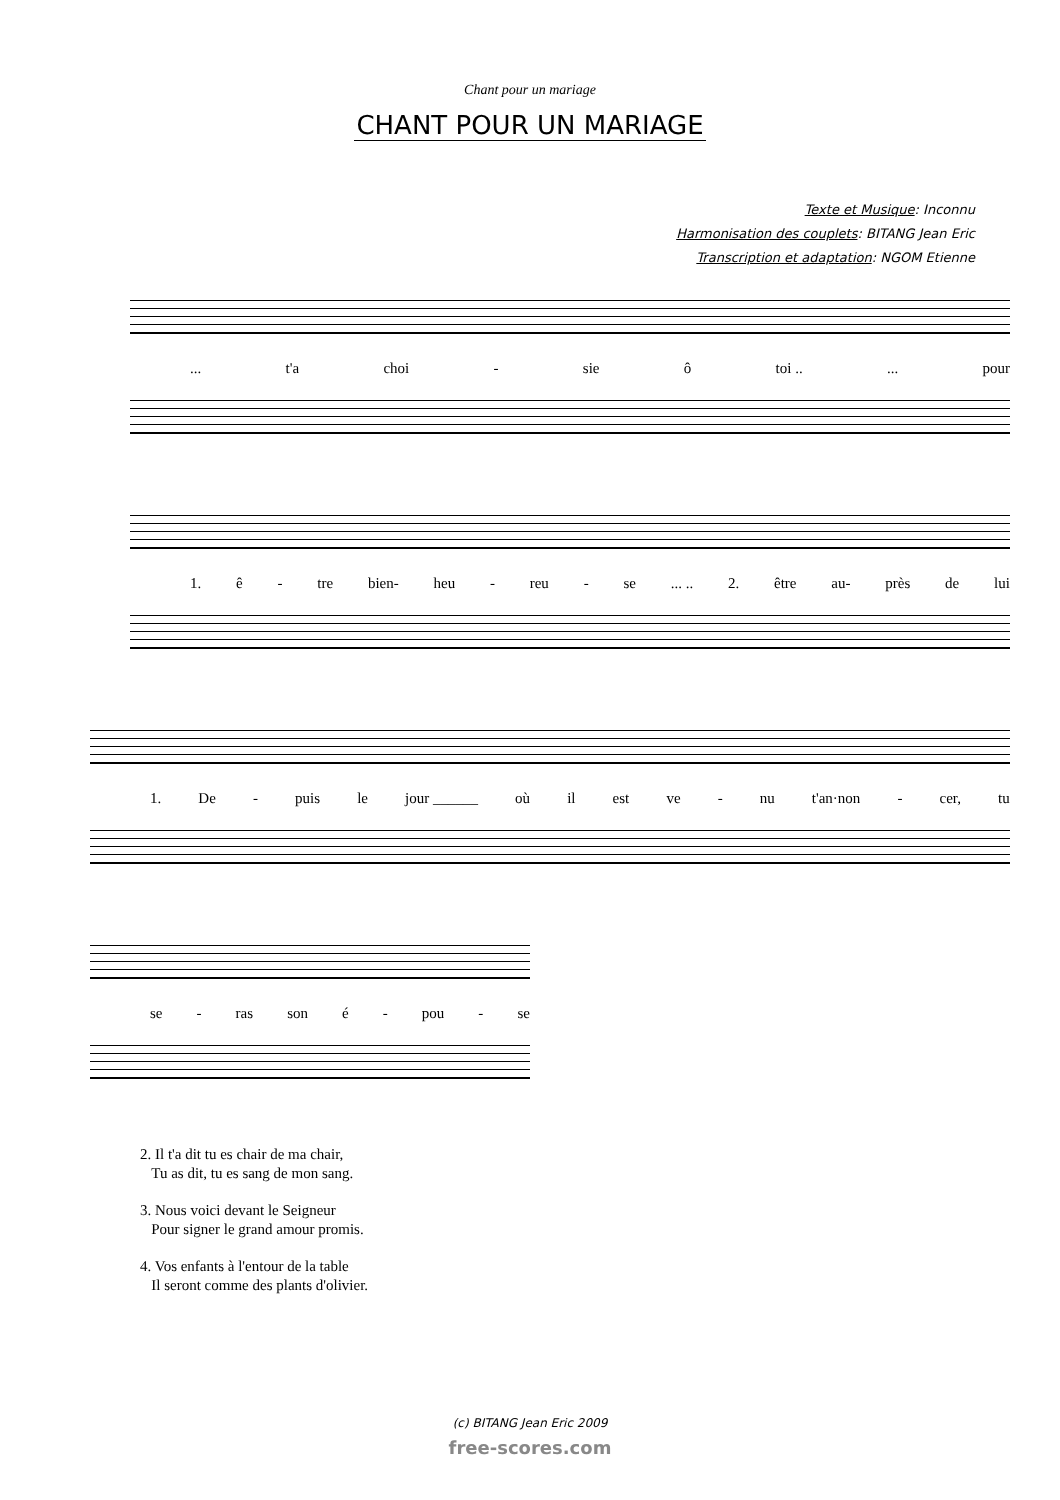Chant pour un mariage
CHANT POUR UN MARIAGE
Texte et Musique: Inconnu
Harmonisation des couplets: BITANG Jean Eric
Transcription et adaptation: NGOM Etienne
... t'a choi - sie ô toi ..... pour
1. ê - tre bien- heu - reu - se... .. 2. être au- près de lui
1. De - puis le jour ______ où il est ve - nu t'an·non - cer, tu
se - ras son é - pou - se
2. Il t'a dit tu es chair de ma chair,
Tu as dit, tu es sang de mon sang.
3. Nous voici devant le Seigneur
Pour signer le grand amour promis.
4. Vos enfants à l'entour de la table
Il seront comme des plants d'olivier.
(c) BITANG Jean Eric 2009
free-scores.com